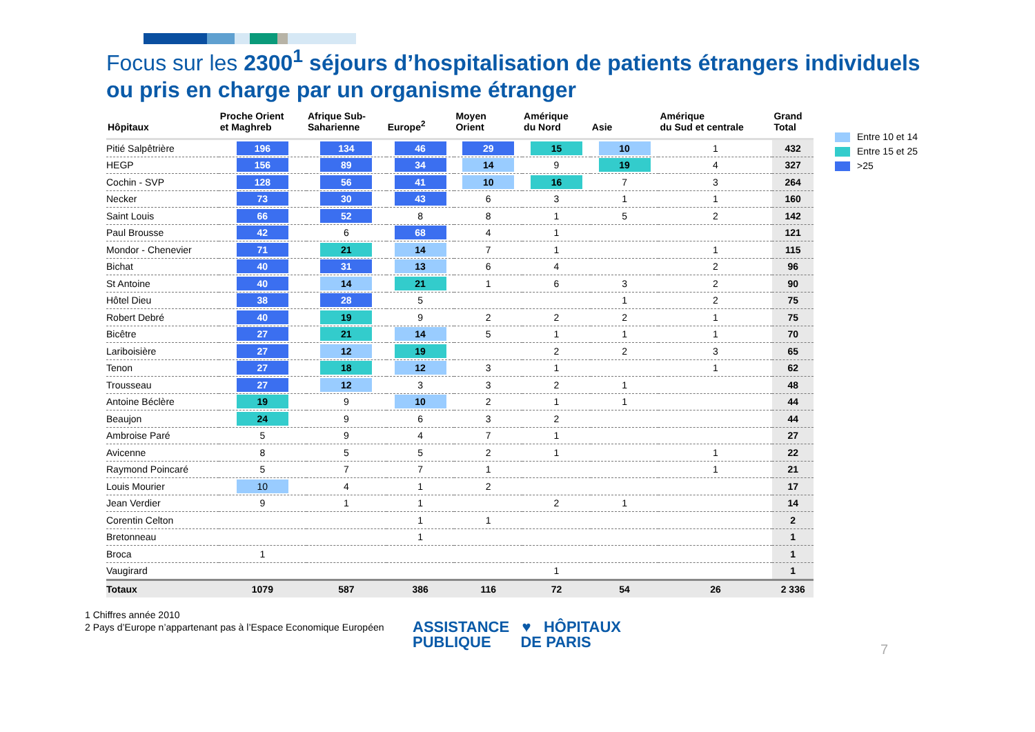Focus sur les 2300<sup>1</sup> séjours d’hospitalisation de patients étrangers individuels
ou pris en charge par un organisme étranger
| Hôpitaux | Proche Orient et Maghreb | Afrique Sub- Saharienne | Europe<sup>2</sup> | Moyen Orient | Amérique du Nord | Asie | Amérique du Sud et centrale | Grand Total |
| --- | --- | --- | --- | --- | --- | --- | --- | --- |
| Pitié Salpêtrière | 196 | 134 | 46 | 29 | 15 | 10 | 1 | 432 |
| HEGP | 156 | 89 | 34 | 14 | 9 | 19 | 4 | 327 |
| Cochin - SVP | 128 | 56 | 41 | 10 | 16 | 7 | 3 | 264 |
| Necker | 73 | 30 | 43 | 6 | 3 | 1 | 1 | 160 |
| Saint Louis | 66 | 52 | 8 | 8 | 1 | 5 | 2 | 142 |
| Paul Brousse | 42 | 6 | 68 | 4 | 1 | | | 121 |
| Mondor - Chenevier | 71 | 21 | 14 | 7 | 1 | | 1 | 115 |
| Bichat | 40 | 31 | 13 | 6 | 4 | | 2 | 96 |
| St Antoine | 40 | 14 | 21 | 1 | 6 | 3 | 2 | 90 |
| Hôtel Dieu | 38 | 28 | 5 | | | 1 | 2 | 75 |
| Robert Debré | 40 | 19 | 9 | 2 | 2 | 2 | 1 | 75 |
| Bicêtre | 27 | 21 | 14 | 5 | 1 | 1 | 1 | 70 |
| Lariboisière | 27 | 12 | 19 | | 2 | 2 | 3 | 65 |
| Tenon | 27 | 18 | 12 | 3 | 1 | | 1 | 62 |
| Trousseau | 27 | 12 | 3 | 3 | 2 | 1 | | 48 |
| Antoine Béclère | 19 | 9 | 10 | 2 | 1 | 1 | | 44 |
| Beaujon | 24 | 9 | 6 | 3 | 2 | | | 44 |
| Ambroise Paré | 5 | 9 | 4 | 7 | 1 | | | 27 |
| Avicenne | 8 | 5 | 5 | 2 | 1 | | 1 | 22 |
| Raymond Poincaré | 5 | 7 | 7 | 1 | | | 1 | 21 |
| Louis Mourier | 10 | 4 | 1 | 2 | | | | 17 |
| Jean Verdier | 9 | 1 | 1 | | 2 | 1 | | 14 |
| Corentin Celton | | | 1 | 1 | | | | 2 |
| Bretonneau | | | 1 | | | | | 1 |
| Broca | 1 | | | | | | | 1 |
| Vaugirard | | | | | 1 | | | 1 |
| Totaux | 1079 | 587 | 386 | 116 | 72 | 54 | 26 | 2 336 |
Entre 10 et 14
Entre 15 et 25
>25
1 Chiffres année 2010
2 Pays d’Europe n’appartenant pas à l’Espace Economique Européen
ASSISTANCE ♥ HÔPITAUX
PUBLIQUE DE PARIS
7